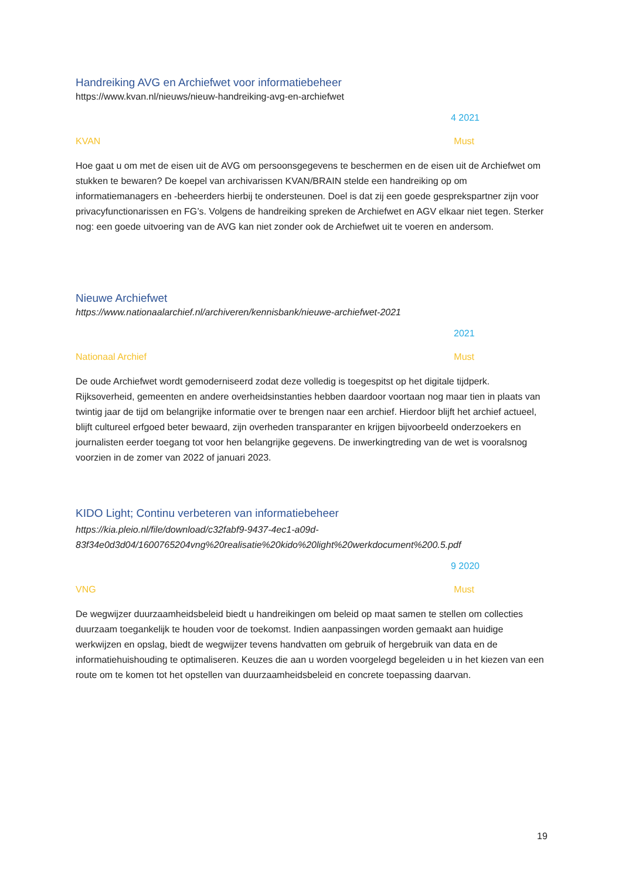Handreiking AVG en Archiefwet voor informatiebeheer
https://www.kvan.nl/nieuws/nieuw-handreiking-avg-en-archiefwet
4 2021
KVAN Must
Hoe gaat u om met de eisen uit de AVG om persoonsgegevens te beschermen en de eisen uit de Archiefwet om stukken te bewaren? De koepel van archivarissen KVAN/BRAIN stelde een handreiking op om informatiemanagers en -beheerders hierbij te ondersteunen. Doel is dat zij een goede gesprekspartner zijn voor privacyfunctionarissen en FG’s. Volgens de handreiking spreken de Archiefwet en AGV elkaar niet tegen. Sterker nog: een goede uitvoering van de AVG kan niet zonder ook de Archiefwet uit te voeren en andersom.
Nieuwe Archiefwet
https://www.nationaalarchief.nl/archiveren/kennisbank/nieuwe-archiefwet-2021
2021
Nationaal Archief Must
De oude Archiefwet wordt gemoderniseerd zodat deze volledig is toegespitst op het digitale tijdperk. Rijksoverheid, gemeenten en andere overheidsinstanties hebben daardoor voortaan nog maar tien in plaats van twintig jaar de tijd om belangrijke informatie over te brengen naar een archief. Hierdoor blijft het archief actueel, blijft cultureel erfgoed beter bewaard, zijn overheden transparanter en krijgen bijvoorbeeld onderzoekers en journalisten eerder toegang tot voor hen belangrijke gegevens. De inwerkingtreding van de wet is vooralsnog voorzien in de zomer van 2022 of januari 2023.
KIDO Light; Continu verbeteren van informatiebeheer
https://kia.pleio.nl/file/download/c32fabf9-9437-4ec1-a09d-
83f34e0d3d04/1600765204vng%20realisatie%20kido%20light%20werkdocument%200.5.pdf
9 2020
VNG Must
De wegwijzer duurzaamheidsbeleid biedt u handreikingen om beleid op maat samen te stellen om collecties duurzaam toegankelijk te houden voor de toekomst. Indien aanpassingen worden gemaakt aan huidige werkwijzen en opslag, biedt de wegwijzer tevens handvatten om gebruik of hergebruik van data en de informatiehuishouding te optimaliseren. Keuzes die aan u worden voorgelegd begeleiden u in het kiezen van een route om te komen tot het opstellen van duurzaamheidsbeleid en concrete toepassing daarvan.
19